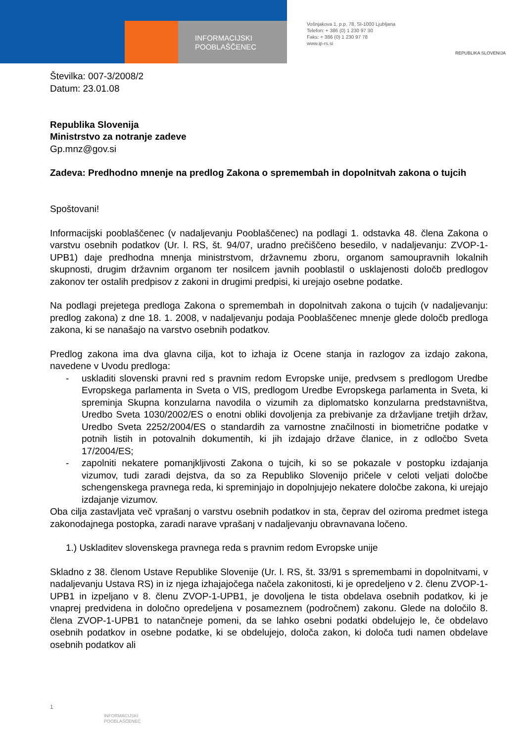INFORMACIJSKI
POOBLAŠČENEC
Vošnjakova 1, p.p. 78, SI-1000 Ljubljana
Telefon: + 386 (0) 1 230 97 30
Faks: + 386 (0) 1 230 97 78
www.ip-rs.si
REPUBLIKA SLOVENIJA
Številka: 007-3/2008/2
Datum: 23.01.08
Republika Slovenija
Ministrstvo za notranje zadeve
Gp.mnz@gov.si
Zadeva: Predhodno mnenje na predlog Zakona o spremembah in dopolnitvah zakona o tujcih
Spoštovani!
Informacijski pooblaščenec (v nadaljevanju Pooblaščenec) na podlagi 1. odstavka 48. člena Zakona o varstvu osebnih podatkov (Ur. l. RS, št. 94/07, uradno prečiščeno besedilo, v nadaljevanju: ZVOP-1-UPB1) daje predhodna mnenja ministrstvom, državnemu zboru, organom samoupravnih lokalnih skupnosti, drugim državnim organom ter nosilcem javnih pooblastil o usklajenosti določb predlogov zakonov ter ostalih predpisov z zakoni in drugimi predpisi, ki urejajo osebne podatke.
Na podlagi prejetega predloga Zakona o spremembah in dopolnitvah zakona o tujcih (v nadaljevanju: predlog zakona) z dne 18. 1. 2008, v nadaljevanju podaja Pooblaščenec mnenje glede določb predloga zakona, ki se nanašajo na varstvo osebnih podatkov.
Predlog zakona ima dva glavna cilja, kot to izhaja iz Ocene stanja in razlogov za izdajo zakona, navedene v Uvodu predloga:
- uskladiti slovenski pravni red s pravnim redom Evropske unije, predvsem s predlogom Uredbe Evropskega parlamenta in Sveta o VIS, predlogom Uredbe Evropskega parlamenta in Sveta, ki spreminja Skupna konzularna navodila o vizumih za diplomatsko konzularna predstavništva, Uredbo Sveta 1030/2002/ES o enotni obliki dovoljenja za prebivanje za državljane tretjih držav, Uredbo Sveta 2252/2004/ES o standardih za varnostne značilnosti in biometrične podatke v potnih listih in potovalnih dokumentih, ki jih izdajajo države članice, in z odločbo Sveta 17/2004/ES;
- zapolniti nekatere pomanjkljivosti Zakona o tujcih, ki so se pokazale v postopku izdajanja vizumov, tudi zaradi dejstva, da so za Republiko Slovenijo pričele v celoti veljati določbe schengenskega pravnega reda, ki spreminjajo in dopolnjujejo nekatere določbe zakona, ki urejajo izdajanje vizumov.
Oba cilja zastavljata več vprašanj o varstvu osebnih podatkov in sta, čeprav del oziroma predmet istega zakonodajnega postopka, zaradi narave vprašanj v nadaljevanju obravnavana ločeno.
1.) Uskladitev slovenskega pravnega reda s pravnim redom Evropske unije
Skladno z 38. členom Ustave Republike Slovenije (Ur. l. RS, št. 33/91 s spremembami in dopolnitvami, v nadaljevanju Ustava RS) in iz njega izhajajočega načela zakonitosti, ki je opredeljeno v 2. členu ZVOP-1-UPB1 in izpeljano v 8. členu ZVOP-1-UPB1, je dovoljena le tista obdelava osebnih podatkov, ki je vnaprej predvidena in določno opredeljena v posameznem (področnem) zakonu. Glede na določilo 8. člena ZVOP-1-UPB1 to natančneje pomeni, da se lahko osebni podatki obdelujejo le, če obdelavo osebnih podatkov in osebne podatke, ki se obdelujejo, določa zakon, ki določa tudi namen obdelave osebnih podatkov ali
1
INFORMACIJSKI
POOBLAŠČENEC